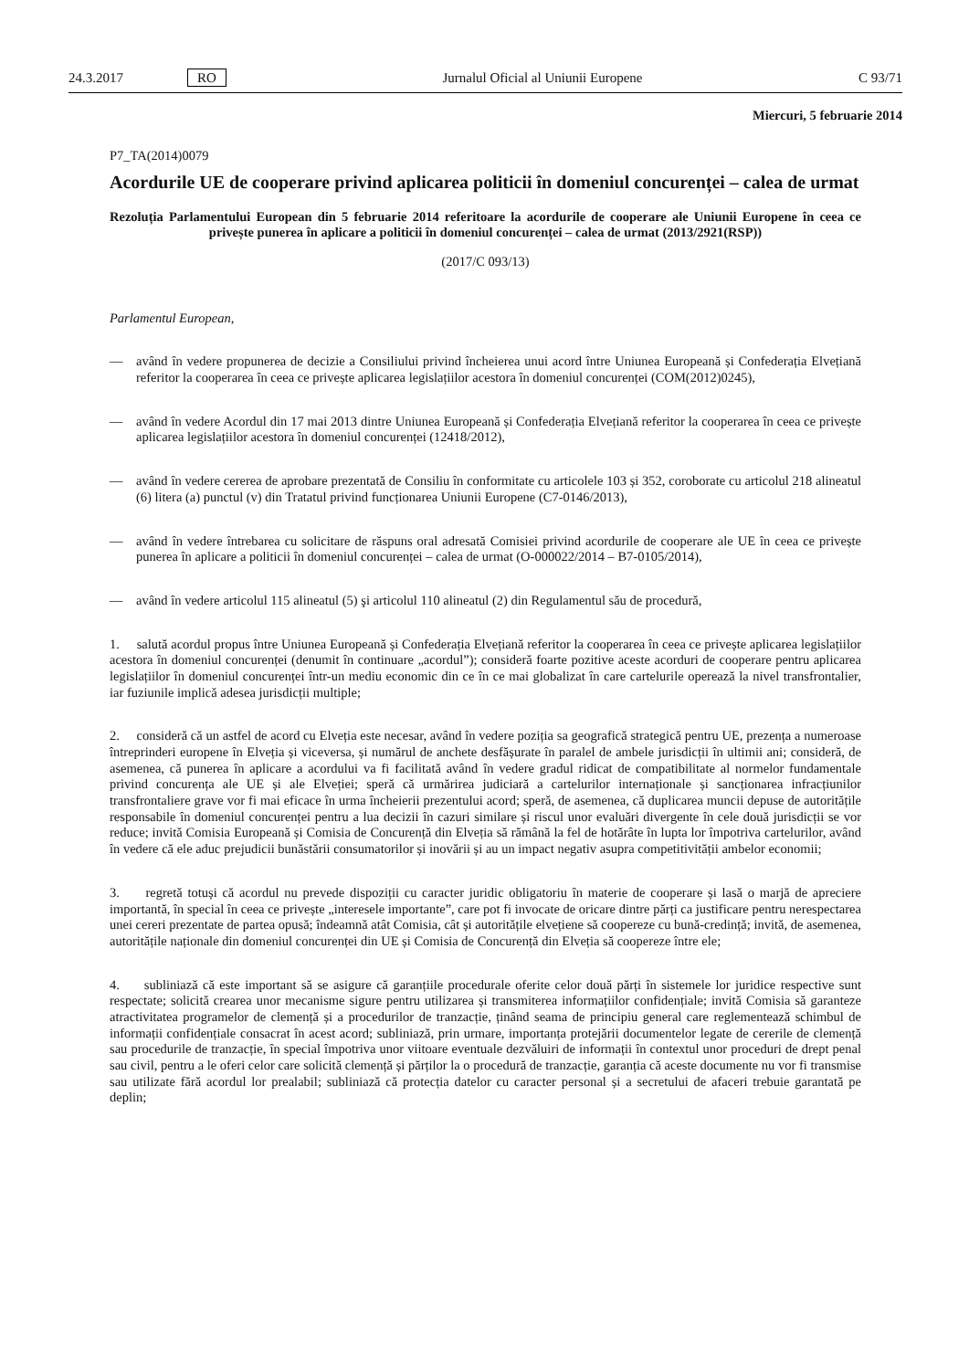24.3.2017 RO Jurnalul Oficial al Uniunii Europene C 93/71
Miercuri, 5 februarie 2014
P7_TA(2014)0079
Acordurile UE de cooperare privind aplicarea politicii în domeniul concurenței – calea de urmat
Rezoluția Parlamentului European din 5 februarie 2014 referitoare la acordurile de cooperare ale Uniunii Europene în ceea ce privește punerea în aplicare a politicii în domeniul concurenței – calea de urmat (2013/2921(RSP))
(2017/C 093/13)
Parlamentul European,
— având în vedere propunerea de decizie a Consiliului privind încheierea unui acord între Uniunea Europeană și Confederația Elvețiană referitor la cooperarea în ceea ce privește aplicarea legislațiilor acestora în domeniul concurenței (COM(2012)0245),
— având în vedere Acordul din 17 mai 2013 dintre Uniunea Europeană și Confederația Elvețiană referitor la cooperarea în ceea ce privește aplicarea legislațiilor acestora în domeniul concurenței (12418/2012),
— având în vedere cererea de aprobare prezentată de Consiliu în conformitate cu articolele 103 și 352, coroborate cu articolul 218 alineatul (6) litera (a) punctul (v) din Tratatul privind funcționarea Uniunii Europene (C7-0146/2013),
— având în vedere întrebarea cu solicitare de răspuns oral adresată Comisiei privind acordurile de cooperare ale UE în ceea ce privește punerea în aplicare a politicii în domeniul concurenței – calea de urmat (O-000022/2014 – B7-0105/2014),
— având în vedere articolul 115 alineatul (5) şi articolul 110 alineatul (2) din Regulamentul său de procedură,
1. salută acordul propus între Uniunea Europeană și Confederația Elvețiană referitor la cooperarea în ceea ce privește aplicarea legislațiilor acestora în domeniul concurenței (denumit în continuare „acordul”); consideră foarte pozitive aceste acorduri de cooperare pentru aplicarea legislațiilor în domeniul concurenței într-un mediu economic din ce în ce mai globalizat în care cartelurile operează la nivel transfrontalier, iar fuziunile implică adesea jurisdicții multiple;
2. consideră că un astfel de acord cu Elveția este necesar, având în vedere poziția sa geografică strategică pentru UE, prezența a numeroase întreprinderi europene în Elveția și viceversa, și numărul de anchete desfășurate în paralel de ambele jurisdicții în ultimii ani; consideră, de asemenea, că punerea în aplicare a acordului va fi facilitată având în vedere gradul ridicat de compatibilitate al normelor fundamentale privind concurența ale UE și ale Elveției; speră că urmărirea judiciară a cartelurilor internaționale și sancționarea infracțiunilor transfrontaliere grave vor fi mai eficace în urma încheierii prezentului acord; speră, de asemenea, că duplicarea muncii depuse de autoritățile responsabile în domeniul concurenței pentru a lua decizii în cazuri similare și riscul unor evaluări divergente în cele două jurisdicții se vor reduce; invită Comisia Europeană și Comisia de Concurență din Elveția să rămână la fel de hotărâte în lupta lor împotriva cartelurilor, având în vedere că ele aduc prejudicii bunăstării consumatorilor și inovării și au un impact negativ asupra competitivității ambelor economii;
3. regretă totuși că acordul nu prevede dispoziții cu caracter juridic obligatoriu în materie de cooperare și lasă o marjă de apreciere importantă, în special în ceea ce privește „interesele importante”, care pot fi invocate de oricare dintre părți ca justificare pentru nerespectarea unei cereri prezentate de partea opusă; îndeamnă atât Comisia, cât și autoritățile elvețiene să coopereze cu bună-credință; invită, de asemenea, autoritățile naționale din domeniul concurenței din UE și Comisia de Concurență din Elveția să coopereze între ele;
4. subliniază că este important să se asigure că garanțiile procedurale oferite celor două părți în sistemele lor juridice respective sunt respectate; solicită crearea unor mecanisme sigure pentru utilizarea și transmiterea informațiilor confidențiale; invită Comisia să garanteze atractivitatea programelor de clemență și a procedurilor de tranzacție, ținând seama de principiu general care reglementează schimbul de informații confidențiale consacrat în acest acord; subliniază, prin urmare, importanța protejării documentelor legate de cererile de clemență sau procedurile de tranzacție, în special împotriva unor viitoare eventuale dezvăluiri de informații în contextul unor proceduri de drept penal sau civil, pentru a le oferi celor care solicită clemență și părților la o procedură de tranzacție, garanția că aceste documente nu vor fi transmise sau utilizate fără acordul lor prealabil; subliniază că protecția datelor cu caracter personal și a secretului de afaceri trebuie garantată pe deplin;